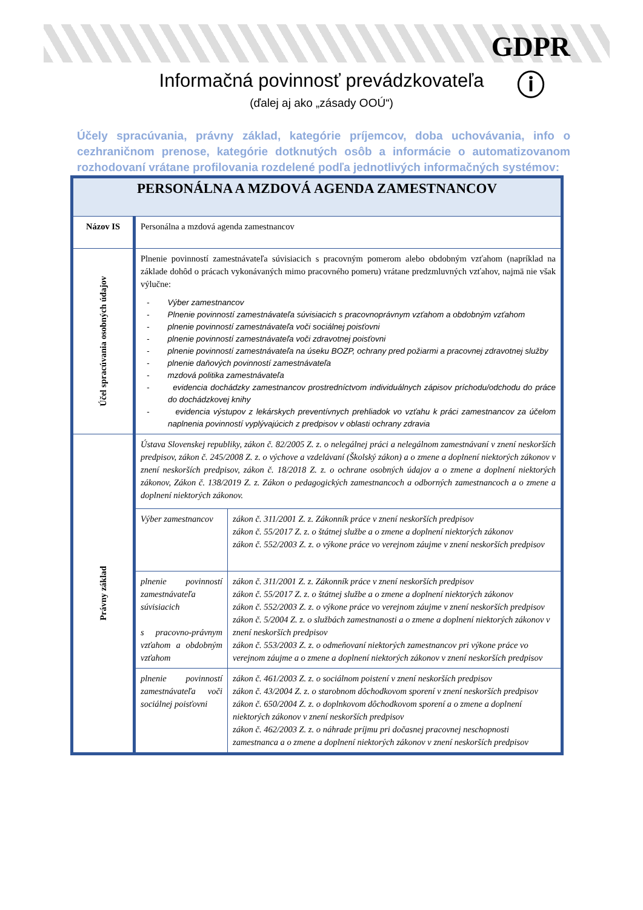GDPR
ⓘ
Informačná povinnosť prevádzkovateľa
(ďalej aj ako „zásady OOÚ“)
Účely spracúvania, právny základ, kategórie príjemcov, doba uchovávania, info o cezhraničnom prenose, kategórie dotknutých osôb a informácie o automatizovanom rozhodovaní vrátane profilovania rozdelené podľa jednotlivých informačných systémov:
| PERSONÁLNA A MZDOVÁ AGENDA ZAMESTNANCOV | | |
| Názov IS | Personálna a mzdová agenda zamestnancov | |
| Účel spracúvania osobných údajov | Plnenie povinností zamestnávateľa súvisiacich s pracovným pomerom alebo obdobným vzťahom (napríklad na základe dohôd o prácach vykonávaných mimo pracovného pomeru) vrátane predzmluvných vzťahov, najmä nie však výlučne: - Výber zamestnancov - Plnenie povinností zamestnávateľa súvisiacich s pracovnoprávnym vzťahom a obdobným vzťahom - plnenie povinností zamestnávateľa voči sociálnej poisťovni - plnenie povinností zamestnávateľa voči zdravotnej poisťovni - plnenie povinností zamestnávateľa na úseku BOZP, ochrany pred požiarmi a pracovnej zdravotnej služby - plnenie daňových povinností zamestnávateľa - mzdová politika zamestnávateľa - evidencia dochádzky zamestnancov prostredníctvom individuálnych zápisov príchodu/odchodu do práce do dochádzkovej knihy - evidencia výstupov z lekárskych preventívnych prehliadok vo vzťahu k práci zamestnancov za účelom naplnenia povinností vyplývajúcich z predpisov v oblasti ochrany zdravia | |
| Právny základ | Ústava Slovenskej republiky, zákon č. 82/2005 Z. z. o nelegálnej práci a nelegálnom zamestnávaní v znení neskorších predpisov, zákon č. 245/2008 Z. z. o výchove a vzdelávaní (Školský zákon) a o zmene a doplnení niektorých zákonov v znení neskorších predpisov, zákon č. 18/2018 Z. z. o ochrane osobných údajov a o zmene a doplnení niektorých zákonov, Zákon č. 138/2019 Z. z. Zákon o pedagogických zamestnancoch a odborných zamestnancoch a o zmene a doplnení niektorých zákonov. | |
| | Výber zamestnancov | zákon č. 311/2001 Z. z. Zákonník práce v znení neskorších predpisov zákon č. 55/2017 Z. z. o štátnej službe a o zmene a doplnení niektorých zákonov zákon č. 552/2003 Z. z. o výkone práce vo verejnom záujme v znení neskorších predpisov |
| | plnenie povinností zamestnávateľa súvisiacich s pracovno-právnym vzťahom a obdobným vzťahom | zákon č. 311/2001 Z. z. Zákonník práce v znení neskorších predpisov zákon č. 55/2017 Z. z. o štátnej službe a o zmene a doplnení niektorých zákonov zákon č. 552/2003 Z. z. o výkone práce vo verejnom záujme v znení neskorších predpisov zákon č. 5/2004 Z. z. o službách zamestnanosti a o zmene a doplnení niektorých zákonov v znení neskorších predpisov zákon č. 553/2003 Z. z. o odmeňovaní niektorých zamestnancov pri výkone práce vo verejnom záujme a o zmene a doplnení niektorých zákonov v znení neskorších predpisov |
| | plnenie povinností zamestnávateľa voči sociálnej poisťovni | zákon č. 461/2003 Z. z. o sociálnom poistení v znení neskorších predpisov zákon č. 43/2004 Z. z. o starobnom dôchodkovom sporení v znení neskorších predpisov zákon č. 650/2004 Z. z. o doplnkovom dôchodkovom sporení a o zmene a doplnení niektorých zákonov v znení neskorších predpisov zákon č. 462/2003 Z. z. o náhrade príjmu pri dočasnej pracovnej neschopnosti zamestnanca a o zmene a doplnení niektorých zákonov v znení neskorších predpisov |